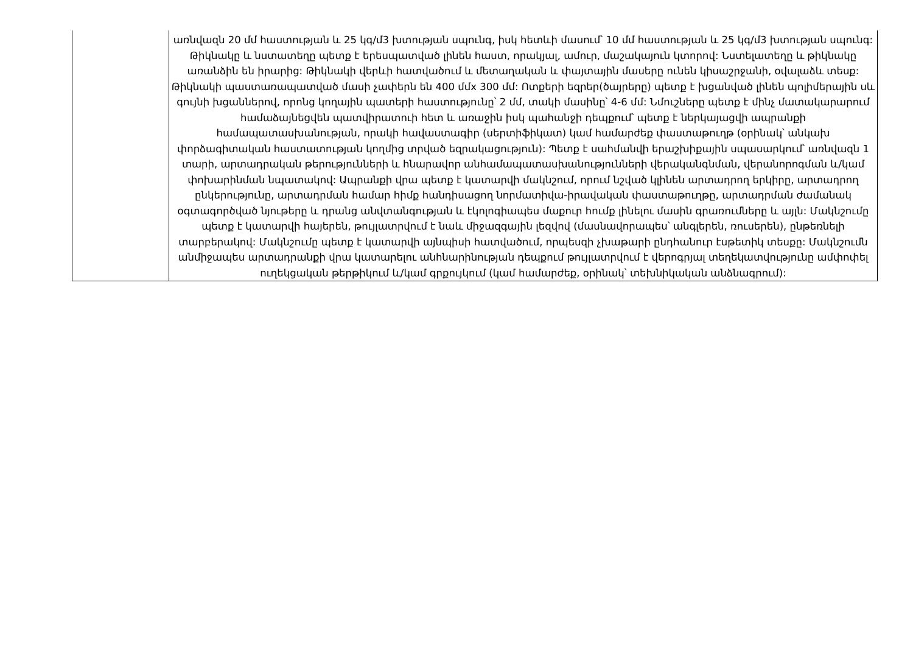| | առնվազն 20 մմ հաստության և 25 կգ/մ3 խտության սպունգ, իսկ հետևի մասում՝ 10 մմ հաստության և 25 կգ/մ3 խտության սպունգ: Թիկնակը և նստատեղը պետք է երեսպատված լինեն հաստ, որակյալ, ամուր, մաշակայուն կտորով: Նստելատեղը և թիկնակը առանձին են իրարից: Թիկնակի վերևի հատվածում և մետաղական և փայտային մասերը ունեն կիսաշրջանի, օվալաձև տեսք: Թիկնակի պաստառապատված մասի չափերն են 400 մմx 300 մմ: Ոտքերի եզրեր(ծայրերը) պետք է խցանված լինեն պոլիմերային սև գույնի խցաններով, որոնց կողային պատերի հաստությունը՝ 2 մմ, տակի մասինը՝ 4-6 մմ: Նմուշները պետք է մինչ մատակարարում համաձայնեցվեն պատվիրատուի հետ և առաջին իսկ պահանջի դեպքում՝ պետք է ներկայացվի ապրանքի համապատասխանության, որակի հավաստագիր (սերտիֆիկատ) կամ համարժեք փաստաթուղթ (օրինակ՝ անկախ փորձագիտական հաստատության կողմից տրված եզրակացություն): Պետք է սահմանվի երաշխիքային սպասարկում՝ առնվազն 1 տարի, արտադրական թերությունների և հնարավոր անհամապատասխանությունների վերականգնման, վերանորոգման և/կամ փոխարինման նպատակով: Ապրանքի վրա պետք է կատարվի մակնշում, որում նշված կլինեն արտադրող երկիրը, արտադրող ընկերությունը, արտադրման համար հիմք հանդիսացող նորմատիվա-իրավական փաստաթուղթը, արտադրման ժամանակ օգտագործված նյութերը և դրանց անվտանգության և էկոլոգիապես մաքուր հումք լինելու մասին գրառումները և այլն: Մակնշումը պետք է կատարվի հայերեն, թույլատրվում է նաև միջազգային լեզվով (մասնավորապես՝ անգլերեն, ռուսերեն), ընթեռնելի տարբերակով: Մակնշումը պետք է կատարվի այնպիսի հատվածում, որպեսզի չխաթարի ընդհանուր էսթետիկ տեսքը: Մակնշումն անմիջապես արտադրանքի վրա կատարելու անհնարինության դեպքում թույլատրվում է վերոգրյալ տեղեկատվությունը ամփոփել ուղեկցական թերթիկում և/կամ գրքույկում (կամ համարժեք, օրինակ՝ տեխնիկական անձնագրում): |